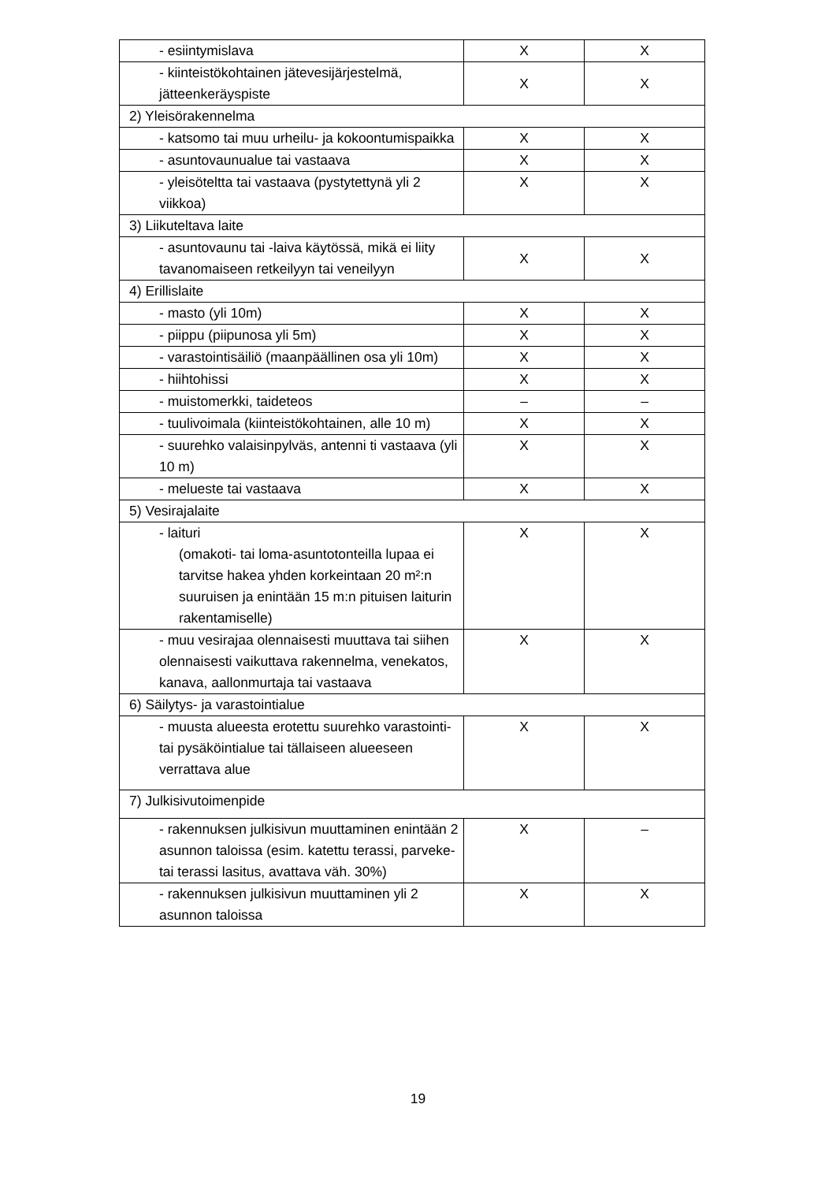| - esiintymislava | X | X |
| - kiinteistökohtainen jätevesijärjestelmä, jätteenkeräyspiste | X | X |
| 2) Yleisörakennelma | | |
| - katsomo tai muu urheilu- ja kokoontumispaikka | X | X |
| - asuntovaunualue tai vastaava | X | X |
| - yleisöteltta tai vastaava (pystytettynä yli 2 viikkoa) | X | X |
| 3) Liikuteltava laite | | |
| - asuntovaunu tai -laiva käytössä, mikä ei liity tavanomaiseen retkeilyyn tai veneilyyn | X | X |
| 4) Erillislaite | | |
| - masto (yli 10m) | X | X |
| - piippu (piipunosa yli 5m) | X | X |
| - varastointisäiliö (maanpäällinen osa yli 10m) | X | X |
| - hiihtohissi | X | X |
| - muistomerkki, taideteos | – | – |
| - tuulivoimala (kiinteistökohtainen, alle 10 m) | X | X |
| - suurehko valaisinpylväs, antenni ti vastaava (yli 10 m) | X | X |
| - melueste tai vastaava | X | X |
| 5) Vesirajalaite | | |
| - laituri (omakoti- tai loma-asuntotonteilla lupaa ei tarvitse hakea yhden korkeintaan 20 m²:n suuruisen ja enintään 15 m:n pituisen laiturin rakentamiselle) | X | X |
| - muu vesirajaa olennaisesti muuttava tai siihen olennaisesti vaikuttava rakennelma, venekatos, kanava, aallonmurtaja tai vastaava | X | X |
| 6) Säilytys- ja varastointialue | | |
| - muusta alueesta erotettu suurehko varastointi- tai pysäköintialue tai tällaiseen alueeseen verrattava alue | X | X |
| 7) Julkisivutoimenpide | | |
| - rakennuksen julkisivun muuttaminen enintään 2 asunnon taloissa (esim. katettu terassi, parveke- tai terassi lasitus, avattava väh. 30%) | X | – |
| - rakennuksen julkisivun muuttaminen yli 2 asunnon taloissa | X | X |
19